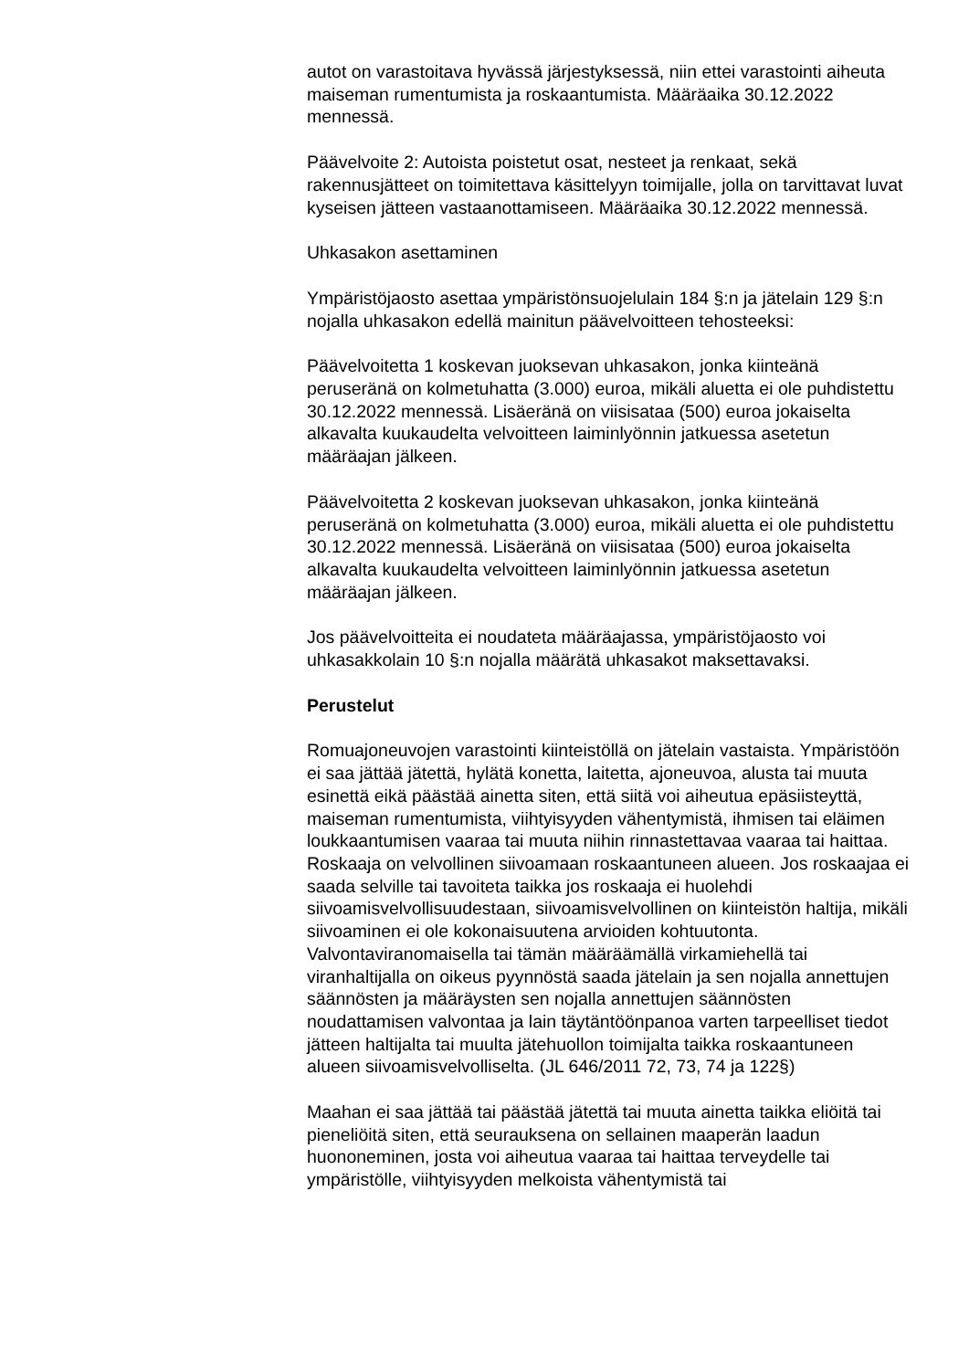autot on varastoitava hyvässä järjestyksessä, niin ettei varastointi aiheuta maiseman rumentumista ja roskaantumista. Määräaika 30.12.2022 mennessä.
Päävelvoite 2: Autoista poistetut osat, nesteet ja renkaat, sekä rakennusjätteet on toimitettava käsittelyyn toimijalle, jolla on tarvittavat luvat kyseisen jätteen vastaanottamiseen. Määräaika 30.12.2022 mennessä.
Uhkasakon asettaminen
Ympäristöjaosto asettaa ympäristönsuojelulain 184 §:n ja jätelain 129 §:n nojalla uhkasakon edellä mainitun päävelvoitteen tehosteeksi:
Päävelvoitetta 1 koskevan juoksevan uhkasakon, jonka kiinteänä peruseränä on kolmetuhatta (3.000) euroa, mikäli aluetta ei ole puhdistettu 30.12.2022 mennessä. Lisäeränä on viisisataa (500) euroa jokaiselta alkavalta kuukaudelta velvoitteen laiminlyönnin jatkuessa asetetun määräajan jälkeen.
Päävelvoitetta 2 koskevan juoksevan uhkasakon, jonka kiinteänä peruseränä on kolmetuhatta (3.000) euroa, mikäli aluetta ei ole puhdistettu 30.12.2022 mennessä. Lisäeränä on viisisataa (500) euroa jokaiselta alkavalta kuukaudelta velvoitteen laiminlyönnin jatkuessa asetetun määräajan jälkeen.
Jos päävelvoitteita ei noudateta määräajassa, ympäristöjaosto voi uhkasakkolain 10 §:n nojalla määrätä uhkasakot maksettavaksi.
Perustelut
Romuajoneuvojen varastointi kiinteistöllä on jätelain vastaista. Ympäristöön ei saa jättää jätettä, hylätä konetta, laitetta, ajoneuvoa, alusta tai muuta esinettä eikä päästää ainetta siten, että siitä voi aiheutua epäsiisteyttä, maiseman rumentumista, viihtyisyyden vähentymistä, ihmisen tai eläimen loukkaantumisen vaaraa tai muuta niihin rinnastettavaa vaaraa tai haittaa. Roskaaja on velvollinen siivoamaan roskaantuneen alueen. Jos roskaajaa ei saada selville tai tavoiteta taikka jos roskaaja ei huolehdi siivoamisvelvollisuudestaan, siivoamisvelvollinen on kiinteistön haltija, mikäli siivoaminen ei ole kokonaisuutena arvioiden kohtuutonta. Valvontaviranomaisella tai tämän määräämällä virkamiehellä tai viranhaltijalla on oikeus pyynnöstä saada jätelain ja sen nojalla annettujen säännösten ja määräysten sen nojalla annettujen säännösten noudattamisen valvontaa ja lain täytäntöönpanoa varten tarpeelliset tiedot jätteen haltijalta tai muulta jätehuollon toimijalta taikka roskaantuneen alueen siivoamisvelvolliselta. (JL 646/2011 72, 73, 74 ja 122§)
Maahan ei saa jättää tai päästää jätettä tai muuta ainetta taikka eliöitä tai pieneliöitä siten, että seurauksena on sellainen maaperän laadun huononeminen, josta voi aiheutua vaaraa tai haittaa terveydelle tai ympäristölle, viihtyisyyden melkoista vähentymistä tai